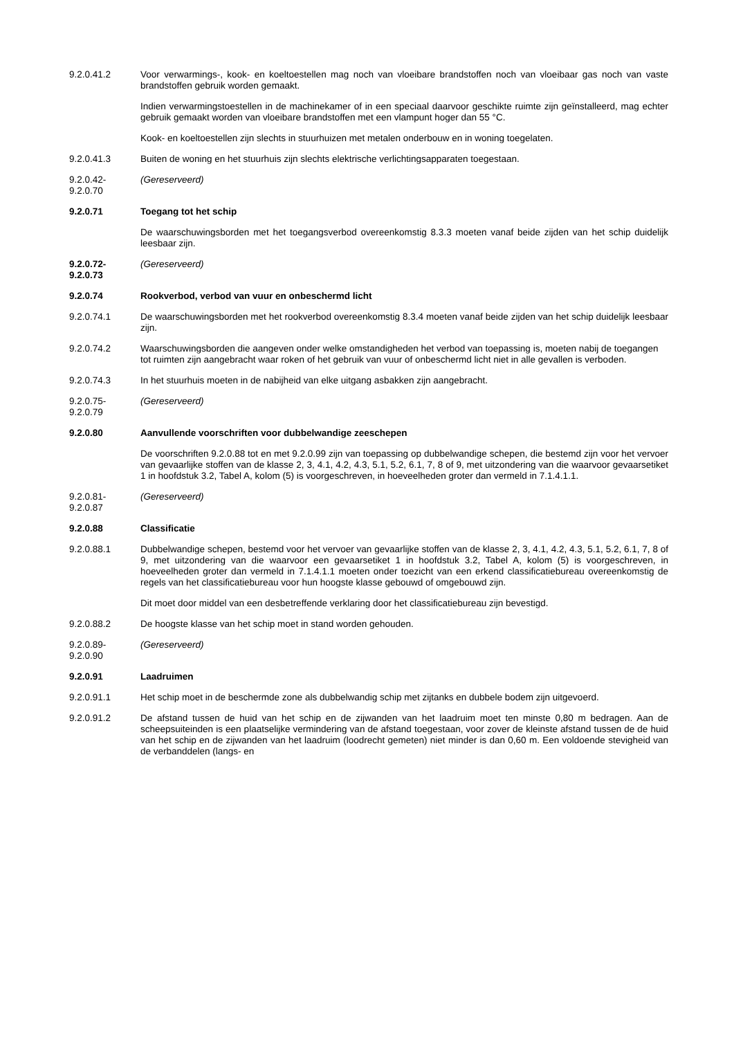9.2.0.41.2 Voor verwarmings-, kook- en koeltoestellen mag noch van vloeibare brandstoffen noch van vloeibaar gas noch van vaste brandstoffen gebruik worden gemaakt.
Indien verwarmingstoestellen in de machinekamer of in een speciaal daarvoor geschikte ruimte zijn geïnstalleerd, mag echter gebruik gemaakt worden van vloeibare brandstoffen met een vlampunt hoger dan 55 °C.
Kook- en koeltoestellen zijn slechts in stuurhuizen met metalen onderbouw en in woning toegelaten.
9.2.0.41.3 Buiten de woning en het stuurhuis zijn slechts elektrische verlichtingsapparaten toegestaan.
9.2.0.42-
9.2.0.70
(Gereserveerd)
9.2.0.71 Toegang tot het schip
De waarschuwingsborden met het toegangsverbod overeenkomstig 8.3.3 moeten vanaf beide zijden van het schip duidelijk leesbaar zijn.
9.2.0.72-
9.2.0.73
(Gereserveerd)
9.2.0.74 Rookverbod, verbod van vuur en onbeschermd licht
9.2.0.74.1 De waarschuwingsborden met het rookverbod overeenkomstig 8.3.4 moeten vanaf beide zijden van het schip duidelijk leesbaar zijn.
9.2.0.74.2 Waarschuwingsborden die aangeven onder welke omstandigheden het verbod van toepassing is, moeten nabij de toegangen tot ruimten zijn aangebracht waar roken of het gebruik van vuur of onbeschermd licht niet in alle gevallen is verboden.
9.2.0.74.3 In het stuurhuis moeten in de nabijheid van elke uitgang asbakken zijn aangebracht.
9.2.0.75-
9.2.0.79
(Gereserveerd)
9.2.0.80 Aanvullende voorschriften voor dubbelwandige zeeschepen
De voorschriften 9.2.0.88 tot en met 9.2.0.99 zijn van toepassing op dubbelwandige schepen, die bestemd zijn voor het vervoer van gevaarlijke stoffen van de klasse 2, 3, 4.1, 4.2, 4.3, 5.1, 5.2, 6.1, 7, 8 of 9, met uitzondering van die waarvoor gevaarsetiket 1 in hoofdstuk 3.2, Tabel A, kolom (5) is voorgeschreven, in hoeveelheden groter dan vermeld in 7.1.4.1.1.
9.2.0.81-
9.2.0.87
(Gereserveerd)
9.2.0.88 Classificatie
9.2.0.88.1 Dubbelwandige schepen, bestemd voor het vervoer van gevaarlijke stoffen van de klasse 2, 3, 4.1, 4.2, 4.3, 5.1, 5.2, 6.1, 7, 8 of 9, met uitzondering van die waarvoor een gevaarsetiket 1 in hoofdstuk 3.2, Tabel A, kolom (5) is voorgeschreven, in hoeveelheden groter dan vermeld in 7.1.4.1.1 moeten onder toezicht van een erkend classificatiebureau overeenkomstig de regels van het classificatiebureau voor hun hoogste klasse gebouwd of omgebouwd zijn.
Dit moet door middel van een desbetreffende verklaring door het classificatiebureau zijn bevestigd.
9.2.0.88.2 De hoogste klasse van het schip moet in stand worden gehouden.
9.2.0.89-
9.2.0.90
(Gereserveerd)
9.2.0.91 Laadruimen
9.2.0.91.1 Het schip moet in de beschermde zone als dubbelwandig schip met zijtanks en dubbele bodem zijn uitgevoerd.
9.2.0.91.2 De afstand tussen de huid van het schip en de zijwanden van het laadruim moet ten minste 0,80 m bedragen. Aan de scheepsuiteinden is een plaatselijke vermindering van de afstand toegestaan, voor zover de kleinste afstand tussen de de huid van het schip en de zijwanden van het laadruim (loodrecht gemeten) niet minder is dan 0,60 m. Een voldoende stevigheid van de verbanddelen (langs- en